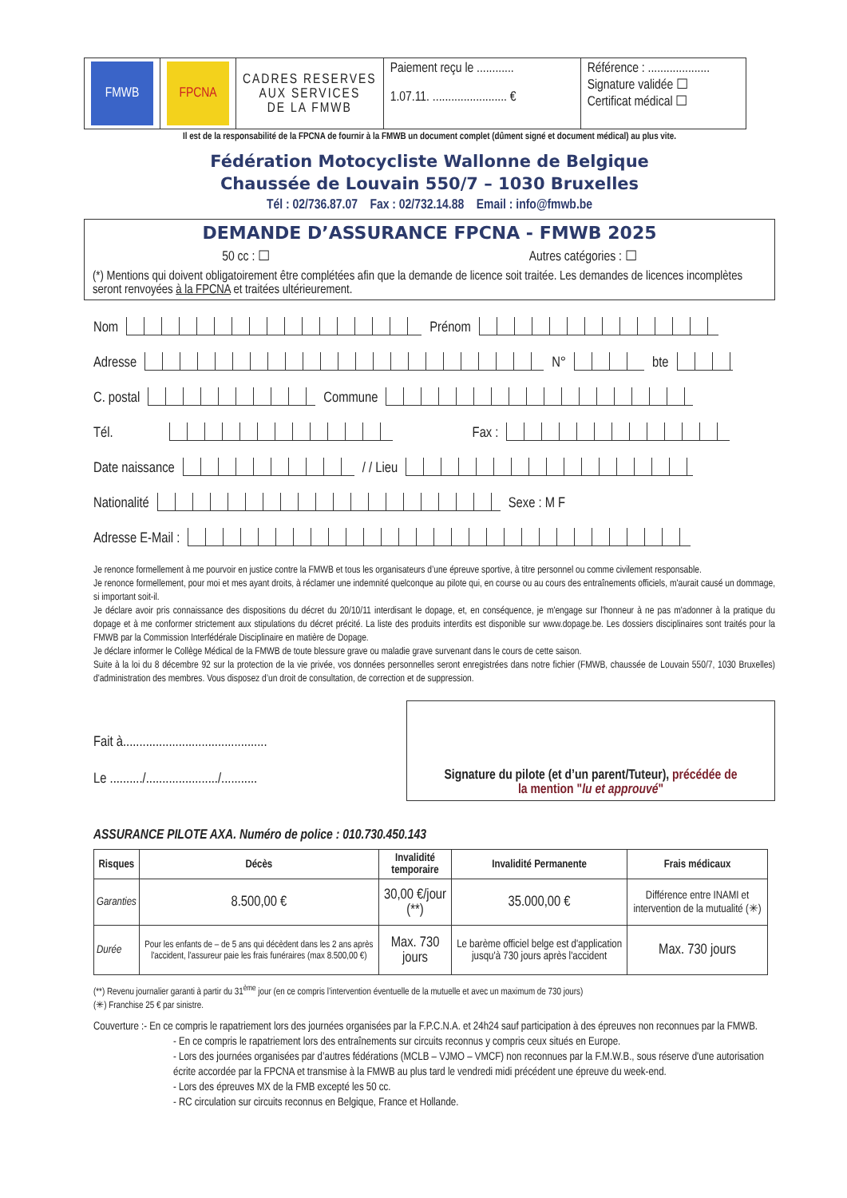| FMWB | FPCNA | CADRES RESERVES AUX SERVICES DE LA FMWB | Paiement reçu le ............ 1.07.11. ........................ € | Référence : .................... Signature validée ☐ Certificat médical ☐ |
Il est de la responsabilité de la FPCNA de fournir à la FMWB un document complet (dûment signé et document médical) au plus vite.
Fédération Motocycliste Wallonne de Belgique
Chaussée de Louvain 550/7 – 1030 Bruxelles
Tél : 02/736.87.07 Fax : 02/732.14.88 Email : info@fmwb.be
DEMANDE D’ASSURANCE FPCNA - FMWB 2025
50 cc : ☐ Autres catégories : ☐
(*) Mentions qui doivent obligatoirement être complétées afin que la demande de licence soit traitée. Les demandes de licences incomplètes seront renvoyées à la FPCNA et traitées ultérieurement.
Nom Prénom
Adresse N° bte
C. postal Commune
Tél. Fax :
Date naissance / / Lieu
Nationalité Sexe : M F
Adresse E-Mail :
Je renonce formellement à me pourvoir en justice contre la FMWB et tous les organisateurs d’une épreuve sportive, à titre personnel ou comme civilement responsable.
Je renonce formellement, pour moi et mes ayant droits, à réclamer une indemnité quelconque au pilote qui, en course ou au cours des entraînements officiels, m'aurait causé un dommage, si important soit-il.
Je déclare avoir pris connaissance des dispositions du décret du 20/10/11 interdisant le dopage, et, en conséquence, je m'engage sur l'honneur à ne pas m'adonner à la pratique du dopage et à me conformer strictement aux stipulations du décret précité. La liste des produits interdits est disponible sur www.dopage.be. Les dossiers disciplinaires sont traités pour la FMWB par la Commission Interfédérale Disciplinaire en matière de Dopage.
Je déclare informer le Collège Médical de la FMWB de toute blessure grave ou maladie grave survenant dans le cours de cette saison.
Suite à la loi du 8 décembre 92 sur la protection de la vie privée, vos données personnelles seront enregistrées dans notre fichier (FMWB, chaussée de Louvain 550/7, 1030 Bruxelles) d'administration des membres. Vous disposez d’un droit de consultation, de correction et de suppression.
Fait à............................................
Le ........../....................../...........
Signature du pilote (et d’un parent/Tuteur), précédée de
la mention "lu et approuvé"
ASSURANCE PILOTE AXA. Numéro de police : 010.730.450.143
| Risques | Décès | Invalidité temporaire | Invalidité Permanente | Frais médicaux |
| --- | --- | --- | --- | --- |
| Garanties | 8.500,00 € | 30,00 €/jour (**) | 35.000,00 € | Différence entre INAMI et intervention de la mutualité (✳) |
| Durée | Pour les enfants de – de 5 ans qui décèdent dans les 2 ans après l'accident, l'assureur paie les frais funéraires (max 8.500,00 €) | Max. 730 jours | Le barème officiel belge est d'application jusqu'à 730 jours après l'accident | Max. 730 jours |
(**) Revenu journalier garanti à partir du 31<sup>ème</sup> jour (en ce compris l’intervention éventuelle de la mutuelle et avec un maximum de 730 jours)
(✳) Franchise 25 € par sinistre.
Couverture :- En ce compris le rapatriement lors des journées organisées par la F.P.C.N.A. et 24h24 sauf participation à des épreuves non reconnues par la FMWB.
- En ce compris le rapatriement lors des entraînements sur circuits reconnus y compris ceux situés en Europe.
- Lors des journées organisées par d’autres fédérations (MCLB – VJMO – VMCF) non reconnues par la F.M.W.B., sous réserve d'une autorisation écrite accordée par la FPCNA et transmise à la FMWB au plus tard le vendredi midi précédent une épreuve du week-end.
- Lors des épreuves MX de la FMB excepté les 50 cc.
- RC circulation sur circuits reconnus en Belgique, France et Hollande.